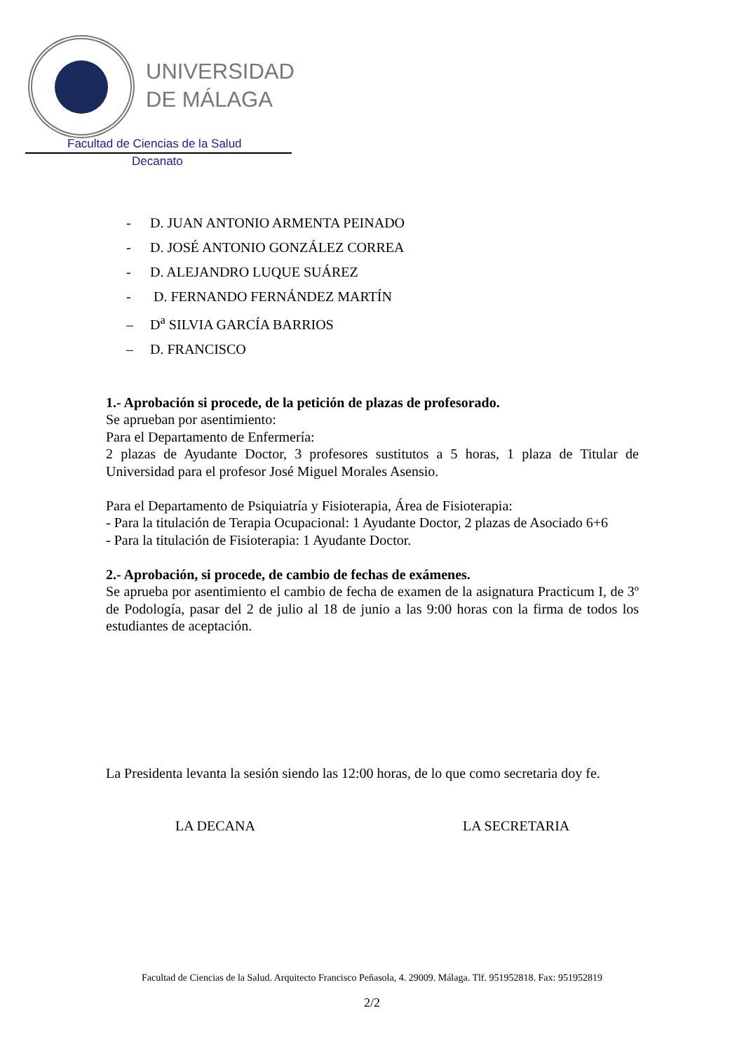UNIVERSIDAD
DE MÁLAGA
Facultad de Ciencias de la Salud
Decanato
- D. JUAN ANTONIO ARMENTA PEINADO
- D. JOSÉ ANTONIO GONZÁLEZ CORREA
- D. ALEJANDRO LUQUE SUÁREZ
- D. FERNANDO FERNÁNDEZ MARTÍN
– D<sup>a</sup> SILVIA GARCÍA BARRIOS
– D. FRANCISCO
1.- Aprobación si procede, de la petición de plazas de profesorado.
Se aprueban por asentimiento:
Para el Departamento de Enfermería:
2 plazas de Ayudante Doctor, 3 profesores sustitutos a 5 horas, 1 plaza de Titular de Universidad para el profesor José Miguel Morales Asensio.
Para el Departamento de Psiquiatría y Fisioterapia, Área de Fisioterapia:
- Para la titulación de Terapia Ocupacional: 1 Ayudante Doctor, 2 plazas de Asociado 6+6
- Para la titulación de Fisioterapia: 1 Ayudante Doctor.
2.- Aprobación, si procede, de cambio de fechas de exámenes.
Se aprueba por asentimiento el cambio de fecha de examen de la asignatura Practicum I, de 3º de Podología, pasar del 2 de julio al 18 de junio a las 9:00 horas con la firma de todos los estudiantes de aceptación.
La Presidenta levanta la sesión siendo las 12:00 horas, de lo que como secretaria doy fe.
LA DECANA LA SECRETARIA
Facultad de Ciencias de la Salud. Arquitecto Francisco Peñasola, 4. 29009. Málaga. Tlf. 951952818. Fax: 951952819
2/2